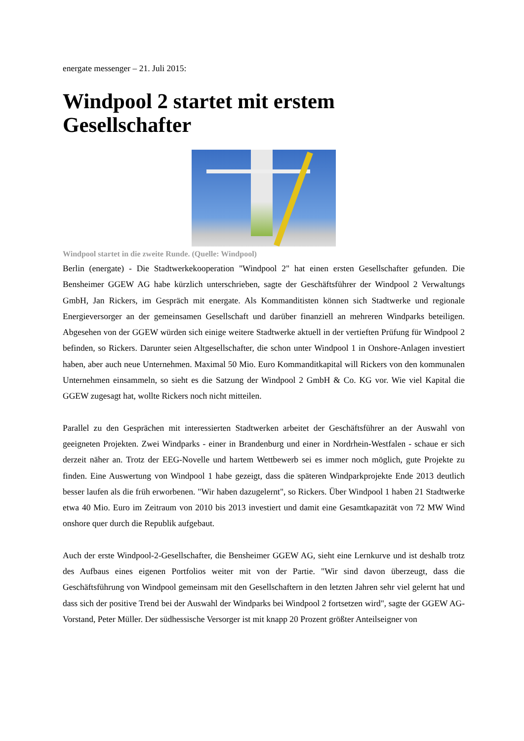energate messenger – 21. Juli 2015:
Windpool 2 startet mit erstem Gesellschafter
Windpool startet in die zweite Runde. (Quelle: Windpool)
Berlin (energate) - Die Stadtwerkekooperation "Windpool 2" hat einen ersten Gesellschafter gefunden. Die Bensheimer GGEW AG habe kürzlich unterschrieben, sagte der Geschäftsführer der Windpool 2 Verwaltungs GmbH, Jan Rickers, im Gespräch mit energate. Als Kommanditisten können sich Stadtwerke und regionale Energieversorger an der gemeinsamen Gesellschaft und darüber finanziell an mehreren Windparks beteiligen. Abgesehen von der GGEW würden sich einige weitere Stadtwerke aktuell in der vertieften Prüfung für Windpool 2 befinden, so Rickers. Darunter seien Altgesellschafter, die schon unter Windpool 1 in Onshore-Anlagen investiert haben, aber auch neue Unternehmen. Maximal 50 Mio. Euro Kommanditkapital will Rickers von den kommunalen Unternehmen einsammeln, so sieht es die Satzung der Windpool 2 GmbH & Co. KG vor. Wie viel Kapital die GGEW zugesagt hat, wollte Rickers noch nicht mitteilen.
Parallel zu den Gesprächen mit interessierten Stadtwerken arbeitet der Geschäftsführer an der Auswahl von geeigneten Projekten. Zwei Windparks - einer in Brandenburg und einer in Nordrhein-Westfalen - schaue er sich derzeit näher an. Trotz der EEG-Novelle und hartem Wettbewerb sei es immer noch möglich, gute Projekte zu finden. Eine Auswertung von Windpool 1 habe gezeigt, dass die späteren Windparkprojekte Ende 2013 deutlich besser laufen als die früh erworbenen. "Wir haben dazugelernt", so Rickers. Über Windpool 1 haben 21 Stadtwerke etwa 40 Mio. Euro im Zeitraum von 2010 bis 2013 investiert und damit eine Gesamtkapazität von 72 MW Wind onshore quer durch die Republik aufgebaut.
Auch der erste Windpool-2-Gesellschafter, die Bensheimer GGEW AG, sieht eine Lernkurve und ist deshalb trotz des Aufbaus eines eigenen Portfolios weiter mit von der Partie. "Wir sind davon überzeugt, dass die Geschäftsführung von Windpool gemeinsam mit den Gesellschaftern in den letzten Jahren sehr viel gelernt hat und dass sich der positive Trend bei der Auswahl der Windparks bei Windpool 2 fortsetzen wird", sagte der GGEW AG-Vorstand, Peter Müller. Der südhessische Versorger ist mit knapp 20 Prozent größter Anteilseigner von